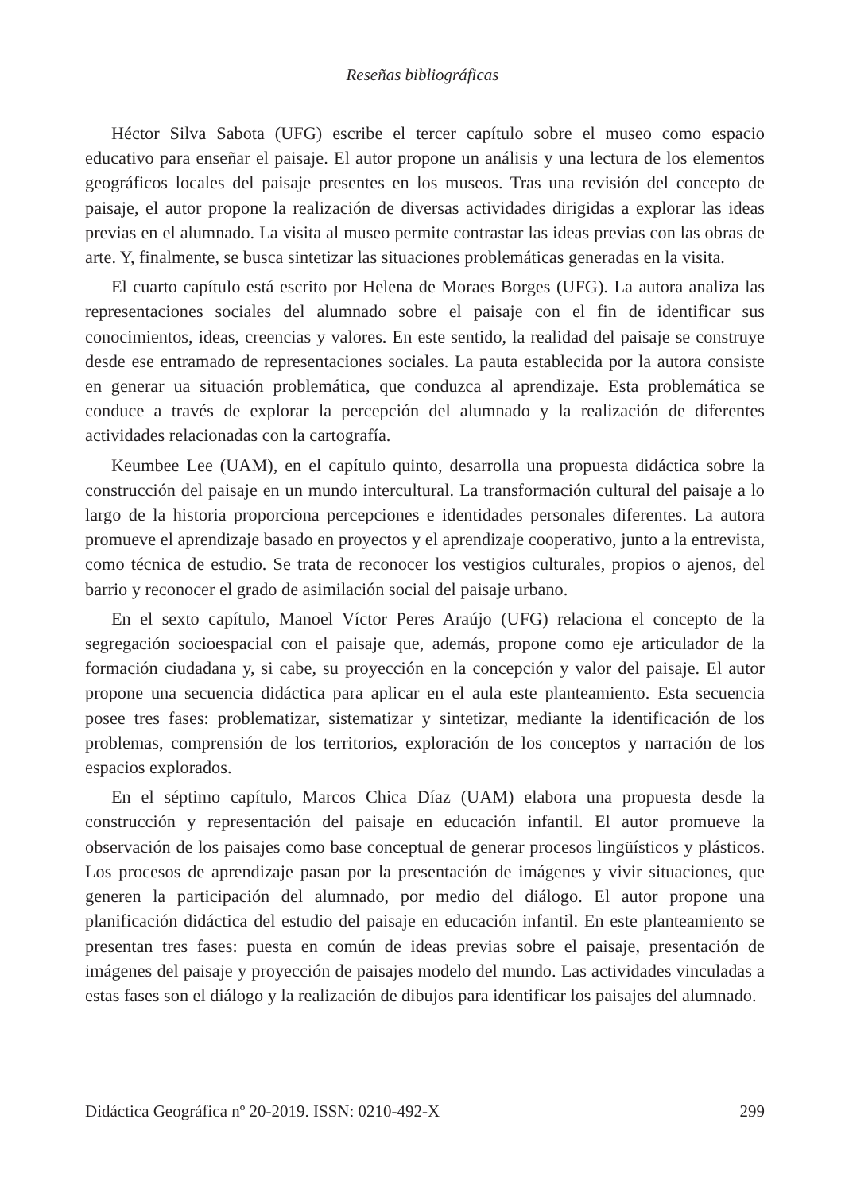Reseñas bibliográficas
Héctor Silva Sabota (UFG) escribe el tercer capítulo sobre el museo como espacio educativo para enseñar el paisaje. El autor propone un análisis y una lectura de los elementos geográficos locales del paisaje presentes en los museos. Tras una revisión del concepto de paisaje, el autor propone la realización de diversas actividades dirigidas a explorar las ideas previas en el alumnado. La visita al museo permite contrastar las ideas previas con las obras de arte. Y, finalmente, se busca sintetizar las situaciones problemáticas generadas en la visita.
El cuarto capítulo está escrito por Helena de Moraes Borges (UFG). La autora analiza las representaciones sociales del alumnado sobre el paisaje con el fin de identificar sus conocimientos, ideas, creencias y valores. En este sentido, la realidad del paisaje se construye desde ese entramado de representaciones sociales. La pauta establecida por la autora consiste en generar ua situación problemática, que conduzca al aprendizaje. Esta problemática se conduce a través de explorar la percepción del alumnado y la realización de diferentes actividades relacionadas con la cartografía.
Keumbee Lee (UAM), en el capítulo quinto, desarrolla una propuesta didáctica sobre la construcción del paisaje en un mundo intercultural. La transformación cultural del paisaje a lo largo de la historia proporciona percepciones e identidades personales diferentes. La autora promueve el aprendizaje basado en proyectos y el aprendizaje cooperativo, junto a la entrevista, como técnica de estudio. Se trata de reconocer los vestigios culturales, propios o ajenos, del barrio y reconocer el grado de asimilación social del paisaje urbano.
En el sexto capítulo, Manoel Víctor Peres Araújo (UFG) relaciona el concepto de la segregación socioespacial con el paisaje que, además, propone como eje articulador de la formación ciudadana y, si cabe, su proyección en la concepción y valor del paisaje. El autor propone una secuencia didáctica para aplicar en el aula este planteamiento. Esta secuencia posee tres fases: problematizar, sistematizar y sintetizar, mediante la identificación de los problemas, comprensión de los territorios, exploración de los conceptos y narración de los espacios explorados.
En el séptimo capítulo, Marcos Chica Díaz (UAM) elabora una propuesta desde la construcción y representación del paisaje en educación infantil. El autor promueve la observación de los paisajes como base conceptual de generar procesos lingüísticos y plásticos. Los procesos de aprendizaje pasan por la presentación de imágenes y vivir situaciones, que generen la participación del alumnado, por medio del diálogo. El autor propone una planificación didáctica del estudio del paisaje en educación infantil. En este planteamiento se presentan tres fases: puesta en común de ideas previas sobre el paisaje, presentación de imágenes del paisaje y proyección de paisajes modelo del mundo. Las actividades vinculadas a estas fases son el diálogo y la realización de dibujos para identificar los paisajes del alumnado.
Didáctica Geográfica nº 20-2019. ISSN: 0210-492-X 299